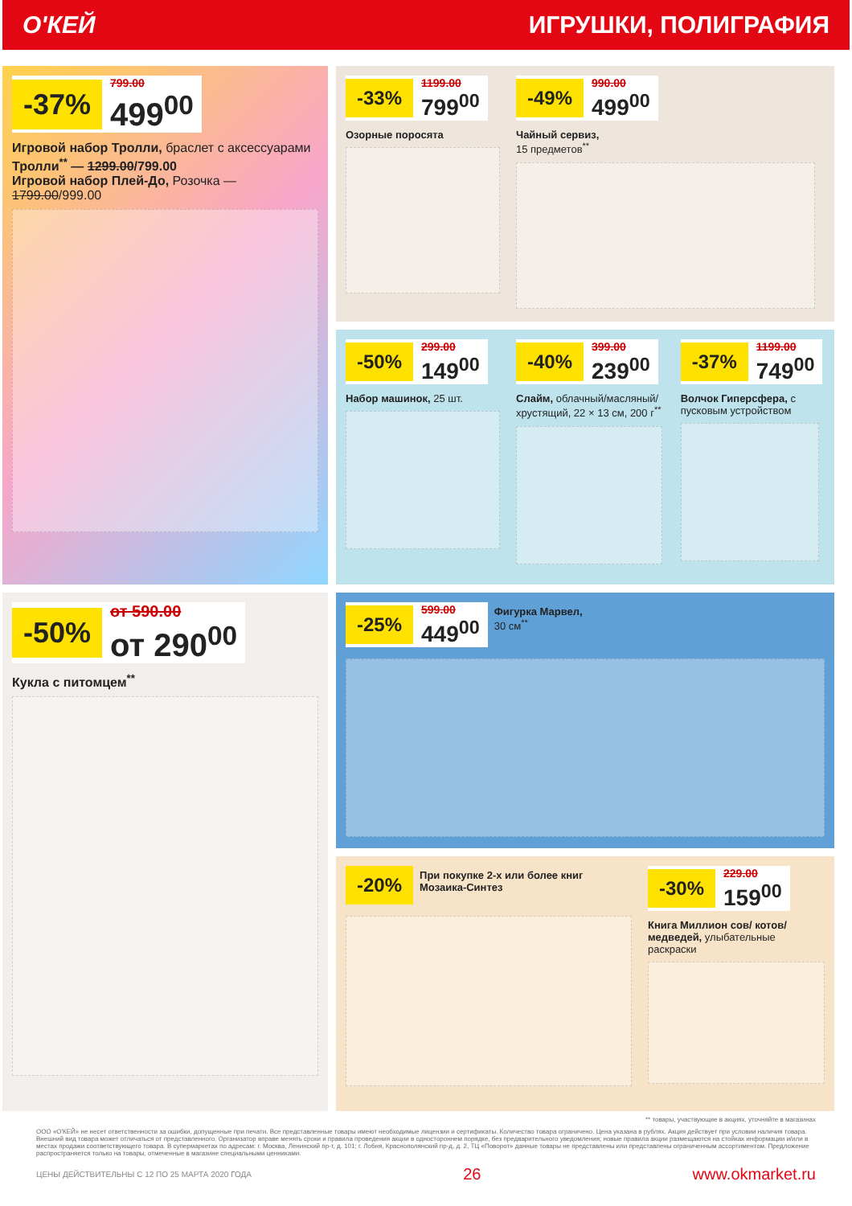О'КЕЙ ИГРУШКИ, ПОЛИГРАФИЯ
-37% 799.00
499<sup>00</sup>
Игровой набор Тролли, браслет с аксессуарами
Тролли<sup>**</sup> — 1299.00/799.00
Игровой набор Плей-До, Розочка — 1799.00/999.00
-33% 1199.00
799<sup>00</sup>
Озорные поросята
-49% 990.00
499<sup>00</sup>
Чайный сервиз,
15 предметов<sup>**</sup>
-50% 299.00
149<sup>00</sup>
Набор машинок, 25 шт.
-40% 399.00
239<sup>00</sup>
Слайм, облачный/масляный/ хрустящий, 22 × 13 см, 200 г<sup>**</sup>
-37% 1199.00
749<sup>00</sup>
Волчок Гиперсфера, с пусковым устройством
-50% от 590.00
от 290<sup>00</sup>
Кукла с питомцем<sup>**</sup>
-25% 599.00
449<sup>00</sup>
Фигурка Марвел,
30 см<sup>**</sup>
-20%
При покупке 2-х или более книг Мозаика-Синтез
-30% 229.00
159<sup>00</sup>
Книга Миллион сов/ котов/медведей, улыбательные раскраски
** товары, участвующие в акциях, уточняйте в магазинах
ООО «О'КЕЙ» не несет ответственности за ошибки, допущенные при печати. Все представленные товары имеют необходимые лицензии и сертификаты. Количество товара ограничено. Цена указана в рублях. Акция действует при условии наличия товара. Внешний вид товара может отличаться от представленного. Организатор вправе менять сроки и правила проведения акции в одностороннем порядке, без предварительного уведомления; новые правила акции размещаются на стойках информации и/или в местах продажи соответствующего товара. В супермаркетах по адресам: г. Москва, Ленинский пр-т, д. 101; г. Лобня, Краснополянский пр-д, д. 2, ТЦ «Поворот» данные товары не представлены или представлены ограниченным ассортиментом. Предложение распространяется только на товары, отмеченные в магазине специальными ценниками.
ЦЕНЫ ДЕЙСТВИТЕЛЬНЫ С 12 ПО 25 МАРТА 2020 ГОДА 26 www.okmarket.ru